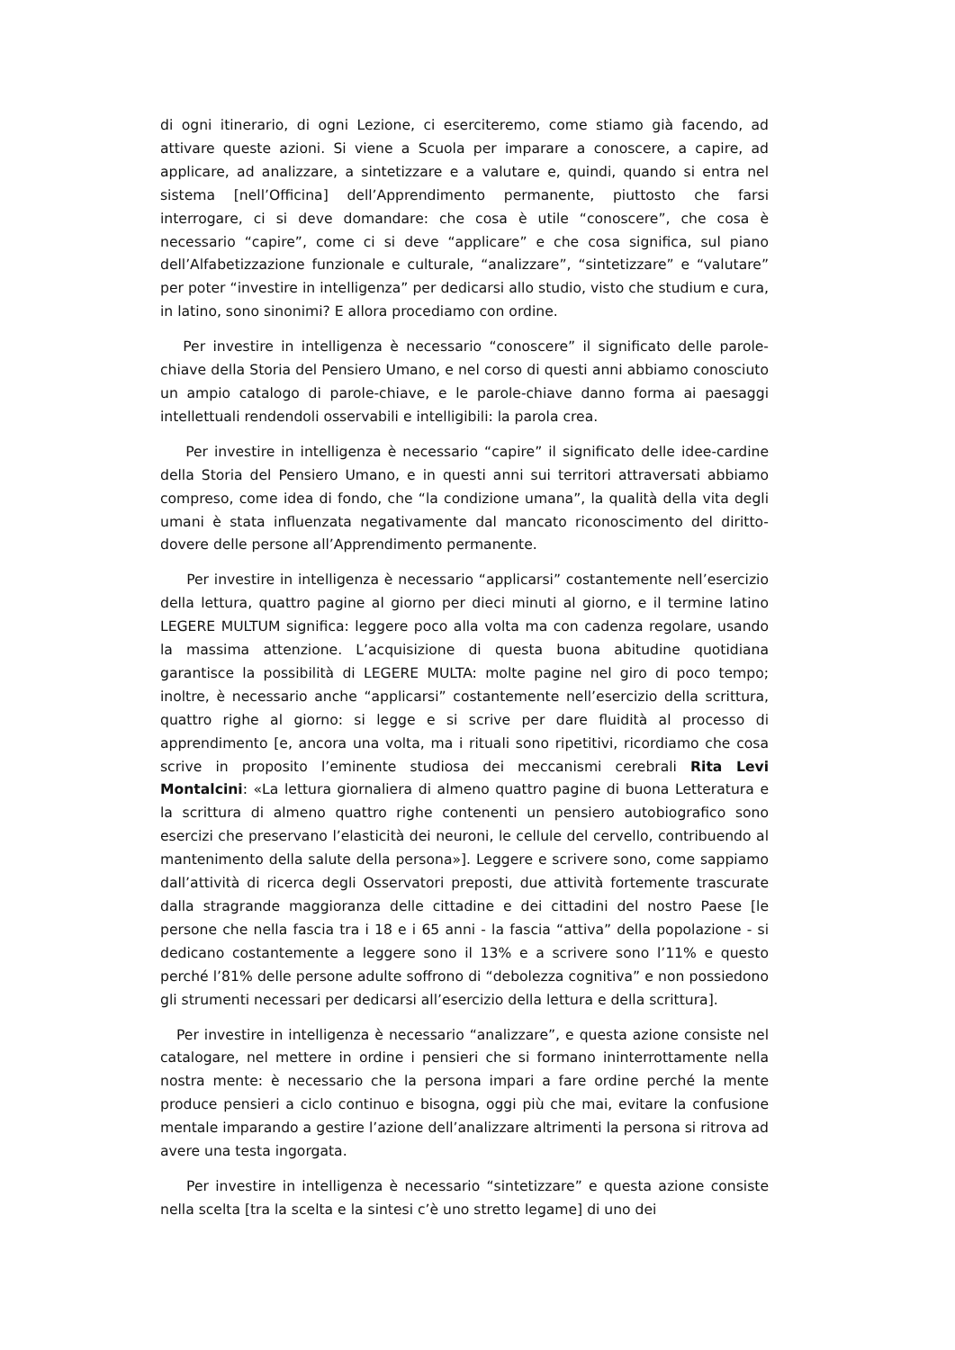di ogni itinerario, di ogni Lezione, ci eserciteremo, come stiamo già facendo, ad attivare queste azioni. Si viene a Scuola per imparare a conoscere, a capire, ad applicare, ad analizzare, a sintetizzare e a valutare e, quindi, quando si entra nel sistema [nell’Officina] dell’Apprendimento permanente, piuttosto che farsi interrogare, ci si deve domandare: che cosa è utile “conoscere”, che cosa è necessario “capire”, come ci si deve “applicare” e che cosa significa, sul piano dell’Alfabetizzazione funzionale e culturale, “analizzare”, “sintetizzare” e “valutare” per poter “investire in intelligenza” per dedicarsi allo studio, visto che studium e cura, in latino, sono sinonimi? E allora procediamo con ordine.
Per investire in intelligenza è necessario “conoscere” il significato delle parole-chiave della Storia del Pensiero Umano, e nel corso di questi anni abbiamo conosciuto un ampio catalogo di parole-chiave, e le parole-chiave danno forma ai paesaggi intellettuali rendendoli osservabili e intelligibili: la parola crea.
Per investire in intelligenza è necessario “capire” il significato delle idee-cardine della Storia del Pensiero Umano, e in questi anni sui territori attraversati abbiamo compreso, come idea di fondo, che “la condizione umana”, la qualità della vita degli umani è stata influenzata negativamente dal mancato riconoscimento del diritto-dovere delle persone all’Apprendimento permanente.
Per investire in intelligenza è necessario “applicarsi” costantemente nell’esercizio della lettura, quattro pagine al giorno per dieci minuti al giorno, e il termine latino LEGERE MULTUM significa: leggere poco alla volta ma con cadenza regolare, usando la massima attenzione. L’acquisizione di questa buona abitudine quotidiana garantisce la possibilità di LEGERE MULTA: molte pagine nel giro di poco tempo; inoltre, è necessario anche “applicarsi” costantemente nell’esercizio della scrittura, quattro righe al giorno: si legge e si scrive per dare fluidità al processo di apprendimento [e, ancora una volta, ma i rituali sono ripetitivi, ricordiamo che cosa scrive in proposito l’eminente studiosa dei meccanismi cerebrali Rita Levi Montalcini: «La lettura giornaliera di almeno quattro pagine di buona Letteratura e la scrittura di almeno quattro righe contenenti un pensiero autobiografico sono esercizi che preservano l’elasticità dei neuroni, le cellule del cervello, contribuendo al mantenimento della salute della persona»]. Leggere e scrivere sono, come sappiamo dall’attività di ricerca degli Osservatori preposti, due attività fortemente trascurate dalla stragrande maggioranza delle cittadine e dei cittadini del nostro Paese [le persone che nella fascia tra i 18 e i 65 anni - la fascia “attiva” della popolazione - si dedicano costantemente a leggere sono il 13% e a scrivere sono l’11% e questo perché l’81% delle persone adulte soffrono di “debolezza cognitiva” e non possiedono gli strumenti necessari per dedicarsi all’esercizio della lettura e della scrittura].
Per investire in intelligenza è necessario “analizzare”, e questa azione consiste nel catalogare, nel mettere in ordine i pensieri che si formano ininterrottamente nella nostra mente: è necessario che la persona impari a fare ordine perché la mente produce pensieri a ciclo continuo e bisogna, oggi più che mai, evitare la confusione mentale imparando a gestire l’azione dell’analizzare altrimenti la persona si ritrova ad avere una testa ingorgata.
Per investire in intelligenza è necessario “sintetizzare” e questa azione consiste nella scelta [tra la scelta e la sintesi c’è uno stretto legame] di uno dei